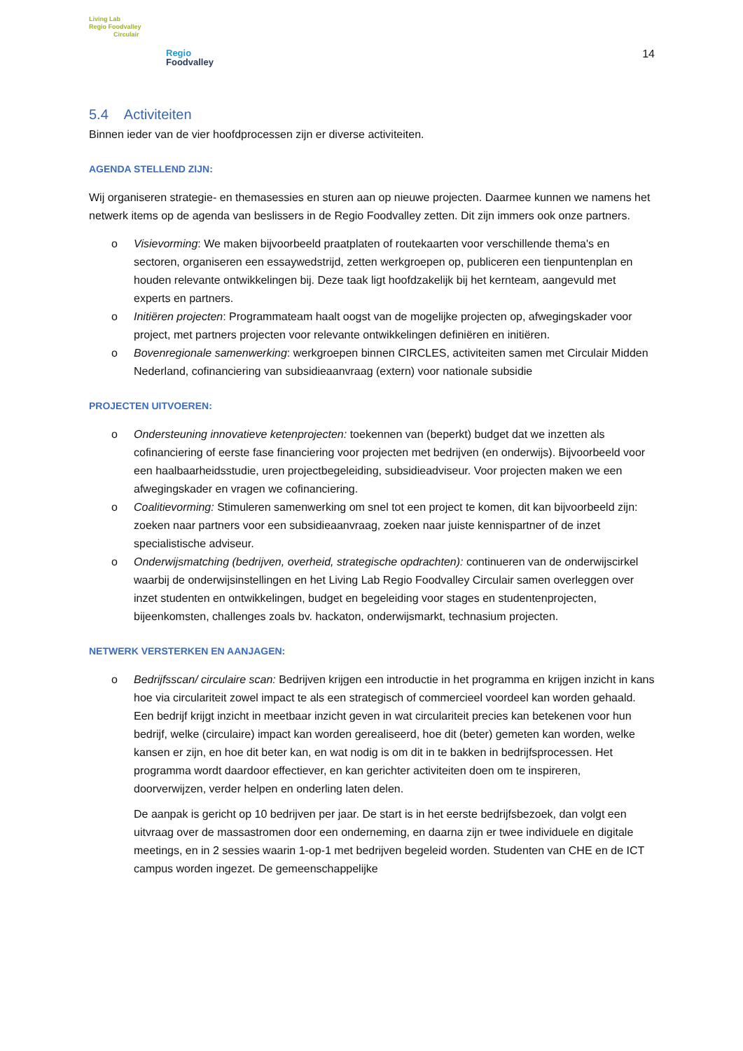Living Lab
Regio Foodvalley
Circulair
Regio
Foodvalley
14
5.4 Activiteiten
Binnen ieder van de vier hoofdprocessen zijn er diverse activiteiten.
AGENDA STELLEND ZIJN:
Wij organiseren strategie- en themasessies en sturen aan op nieuwe projecten. Daarmee kunnen we namens het netwerk items op de agenda van beslissers in de Regio Foodvalley zetten. Dit zijn immers ook onze partners.
o Visievorming: We maken bijvoorbeeld praatplaten of routekaarten voor verschillende thema's en sectoren, organiseren een essaywedstrijd, zetten werkgroepen op, publiceren een tienpuntenplan en houden relevante ontwikkelingen bij. Deze taak ligt hoofdzakelijk bij het kernteam, aangevuld met experts en partners.
o Initiëren projecten: Programmateam haalt oogst van de mogelijke projecten op, afwegingskader voor project, met partners projecten voor relevante ontwikkelingen definiëren en initiëren.
o Bovenregionale samenwerking: werkgroepen binnen CIRCLES, activiteiten samen met Circulair Midden Nederland, cofinanciering van subsidieaanvraag (extern) voor nationale subsidie
PROJECTEN UITVOEREN:
o Ondersteuning innovatieve ketenprojecten: toekennen van (beperkt) budget dat we inzetten als cofinanciering of eerste fase financiering voor projecten met bedrijven (en onderwijs). Bijvoorbeeld voor een haalbaarheidsstudie, uren projectbegeleiding, subsidieadviseur. Voor projecten maken we een afwegingskader en vragen we cofinanciering.
o Coalitievorming: Stimuleren samenwerking om snel tot een project te komen, dit kan bijvoorbeeld zijn: zoeken naar partners voor een subsidieaanvraag, zoeken naar juiste kennispartner of de inzet specialistische adviseur.
o Onderwijsmatching (bedrijven, overheid, strategische opdrachten): continueren van de onderwijscirkel waarbij de onderwijsinstellingen en het Living Lab Regio Foodvalley Circulair samen overleggen over inzet studenten en ontwikkelingen, budget en begeleiding voor stages en studentenprojecten, bijeenkomsten, challenges zoals bv. hackaton, onderwijsmarkt, technasium projecten.
NETWERK VERSTERKEN EN AANJAGEN:
o Bedrijfsscan/ circulaire scan: Bedrijven krijgen een introductie in het programma en krijgen inzicht in kans hoe via circulariteit zowel impact te als een strategisch of commercieel voordeel kan worden gehaald. Een bedrijf krijgt inzicht in meetbaar inzicht geven in wat circulariteit precies kan betekenen voor hun bedrijf, welke (circulaire) impact kan worden gerealiseerd, hoe dit (beter) gemeten kan worden, welke kansen er zijn, en hoe dit beter kan, en wat nodig is om dit in te bakken in bedrijfsprocessen. Het programma wordt daardoor effectiever, en kan gerichter activiteiten doen om te inspireren, doorverwijzen, verder helpen en onderling laten delen.
De aanpak is gericht op 10 bedrijven per jaar. De start is in het eerste bedrijfsbezoek, dan volgt een uitvraag over de massastromen door een onderneming, en daarna zijn er twee individuele en digitale meetings, en in 2 sessies waarin 1-op-1 met bedrijven begeleid worden. Studenten van CHE en de ICT campus worden ingezet. De gemeenschappelijke